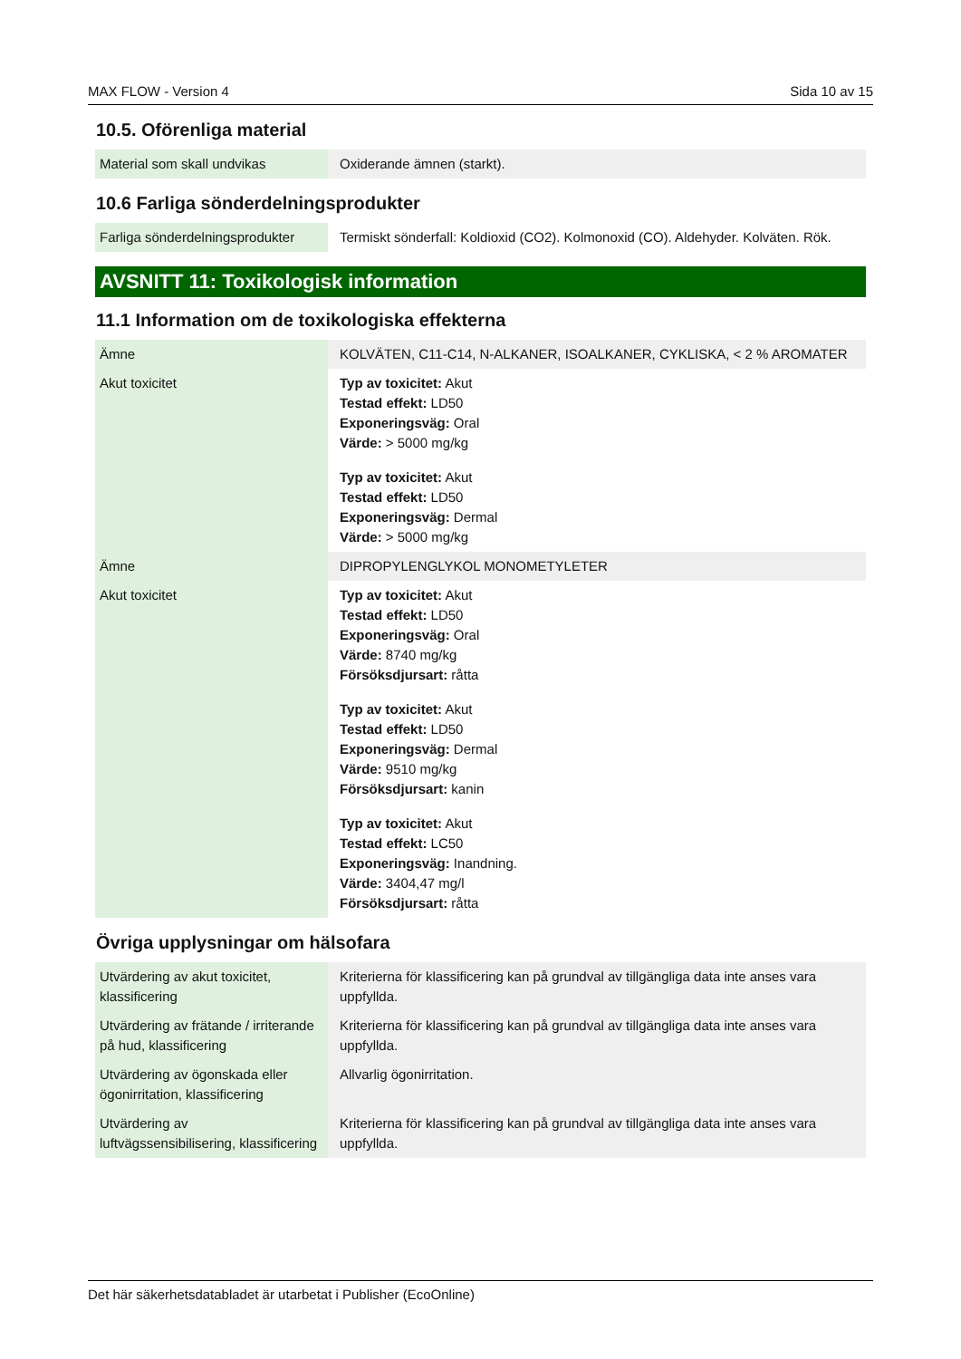MAX FLOW - Version 4 Sida 10 av 15
10.5. Oförenliga material
| Material som skall undvikas | Oxiderande ämnen (starkt). |
10.6 Farliga sönderdelningsprodukter
| Farliga sönderdelningsprodukter | Termiskt sönderfall: Koldioxid (CO2). Kolmonoxid (CO). Aldehyder. Kolväten. Rök. |
AVSNITT 11: Toxikologisk information
11.1 Information om de toxikologiska effekterna
| Ämne | KOLVÄTEN, C11-C14, N-ALKANER, ISOALKANER, CYKLISKA, < 2 % AROMATER |
| Akut toxicitet | Typ av toxicitet: Akut Testad effekt: LD50 Exponeringsväg: Oral Värde: > 5000 mg/kg Typ av toxicitet: Akut Testad effekt: LD50 Exponeringsväg: Dermal Värde: > 5000 mg/kg |
| Ämne | DIPROPYLENGLYKOL MONOMETYLETER |
| Akut toxicitet | Typ av toxicitet: Akut Testad effekt: LD50 Exponeringsväg: Oral Värde: 8740 mg/kg Försöksdjursart: råtta Typ av toxicitet: Akut Testad effekt: LD50 Exponeringsväg: Dermal Värde: 9510 mg/kg Försöksdjursart: kanin Typ av toxicitet: Akut Testad effekt: LC50 Exponeringsväg: Inandning. Värde: 3404,47 mg/l Försöksdjursart: råtta |
Övriga upplysningar om hälsofara
| Utvärdering av akut toxicitet, klassificering | Kriterierna för klassificering kan på grundval av tillgängliga data inte anses vara uppfyllda. |
| Utvärdering av frätande / irriterande på hud, klassificering | Kriterierna för klassificering kan på grundval av tillgängliga data inte anses vara uppfyllda. |
| Utvärdering av ögonskada eller ögonirritation, klassificering | Allvarlig ögonirritation. |
| Utvärdering av luftvägssensibilisering, klassificering | Kriterierna för klassificering kan på grundval av tillgängliga data inte anses vara uppfyllda. |
Det här säkerhetsdatabladet är utarbetat i Publisher (EcoOnline)